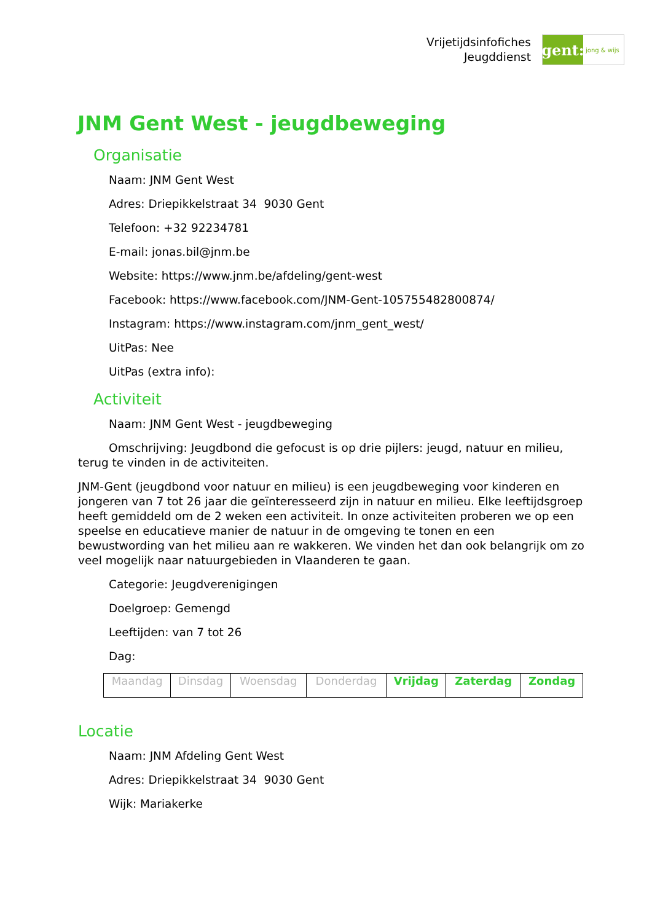Vrijetijdsinfofiches
Jeugddienst
gent:
jong & wijs
JNM Gent West - jeugdbeweging
Organisatie
Naam: JNM Gent West
Adres: Driepikkelstraat 34 9030 Gent
Telefoon: +32 92234781
E-mail: jonas.bil@jnm.be
Website: https://www.jnm.be/afdeling/gent-west
Facebook: https://www.facebook.com/JNM-Gent-105755482800874/
Instagram: https://www.instagram.com/jnm_gent_west/
UitPas: Nee
UitPas (extra info):
Activiteit
Naam: JNM Gent West - jeugdbeweging
Omschrijving: Jeugdbond die gefocust is op drie pijlers: jeugd, natuur en milieu, terug te vinden in de activiteiten.
JNM-Gent (jeugdbond voor natuur en milieu) is een jeugdbeweging voor kinderen en jongeren van 7 tot 26 jaar die geïnteresseerd zijn in natuur en milieu. Elke leeftijdsgroep heeft gemiddeld om de 2 weken een activiteit. In onze activiteiten proberen we op een speelse en educatieve manier de natuur in de omgeving te tonen en een bewustwording van het milieu aan re wakkeren. We vinden het dan ook belangrijk om zo veel mogelijk naar natuurgebieden in Vlaanderen te gaan.
Categorie: Jeugdverenigingen
Doelgroep: Gemengd
Leeftijden: van 7 tot 26
Dag:
| Maandag | Dinsdag | Woensdag | Donderdag | Vrijdag | Zaterdag | Zondag |
Locatie
Naam: JNM Afdeling Gent West
Adres: Driepikkelstraat 34 9030 Gent
Wijk: Mariakerke